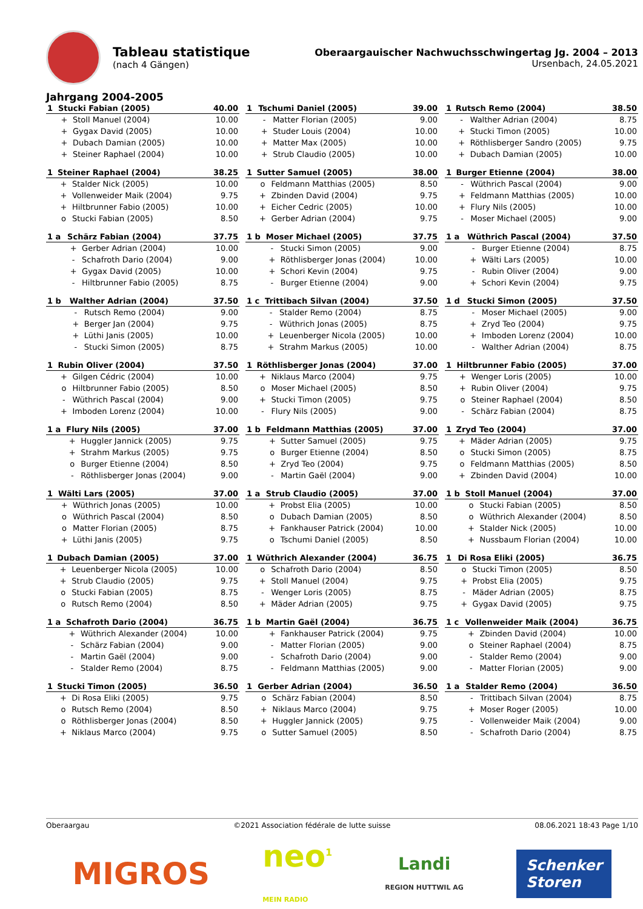Tableau statistique
(nach 4 Gängen)
Oberaargauischer Nachwuchsschwingertag Jg. 2004 – 2013
Ursenbach, 24.05.2021
Jahrgang 2004-2005
| 1 | Stucki Fabian (2005) | | 40.00 |
| --- | --- | --- | --- |
| | + | Stoll Manuel (2004) | 10.00 |
| | + | Gygax David (2005) | 10.00 |
| | + | Dubach Damian (2005) | 10.00 |
| | + | Steiner Raphael (2004) | 10.00 |
| 1 | Tschumi Daniel (2005) | | 39.00 |
| --- | --- | --- | --- |
| | - | Matter Florian (2005) | 9.00 |
| | + | Studer Louis (2004) | 10.00 |
| | + | Matter Max (2005) | 10.00 |
| | + | Strub Claudio (2005) | 10.00 |
| 1 | Rutsch Remo (2004) | | 38.50 |
| --- | --- | --- | --- |
| | - | Walther Adrian (2004) | 8.75 |
| | + | Stucki Timon (2005) | 10.00 |
| | + | Röthlisberger Sandro (2005) | 9.75 |
| | + | Dubach Damian (2005) | 10.00 |
| 1 | Steiner Raphael (2004) | | 38.25 |
| --- | --- | --- | --- |
| | + | Stalder Nick (2005) | 10.00 |
| | + | Vollenweider Maik (2004) | 9.75 |
| | + | Hiltbrunner Fabio (2005) | 10.00 |
| | o | Stucki Fabian (2005) | 8.50 |
| 1 | Sutter Samuel (2005) | | 38.00 |
| --- | --- | --- | --- |
| | o | Feldmann Matthias (2005) | 8.50 |
| | + | Zbinden David (2004) | 9.75 |
| | + | Eicher Cedric (2005) | 10.00 |
| | + | Gerber Adrian (2004) | 9.75 |
| 1 | Burger Etienne (2004) | | 38.00 |
| --- | --- | --- | --- |
| | - | Wüthrich Pascal (2004) | 9.00 |
| | + | Feldmann Matthias (2005) | 10.00 |
| | + | Flury Nils (2005) | 10.00 |
| | - | Moser Michael (2005) | 9.00 |
| 1 a | Schärz Fabian (2004) | | 37.75 |
| --- | --- | --- | --- |
| | + | Gerber Adrian (2004) | 10.00 |
| | - | Schafroth Dario (2004) | 9.00 |
| | + | Gygax David (2005) | 10.00 |
| | - | Hiltbrunner Fabio (2005) | 8.75 |
| 1 b | Moser Michael (2005) | | 37.75 |
| --- | --- | --- | --- |
| | - | Stucki Simon (2005) | 9.00 |
| | + | Röthlisberger Jonas (2004) | 10.00 |
| | + | Schori Kevin (2004) | 9.75 |
| | - | Burger Etienne (2004) | 9.00 |
| 1 a | Wüthrich Pascal (2004) | | 37.50 |
| --- | --- | --- | --- |
| | - | Burger Etienne (2004) | 8.75 |
| | + | Wälti Lars (2005) | 10.00 |
| | - | Rubin Oliver (2004) | 9.00 |
| | + | Schori Kevin (2004) | 9.75 |
| 1 b | Walther Adrian (2004) | | 37.50 |
| --- | --- | --- | --- |
| | - | Rutsch Remo (2004) | 9.00 |
| | + | Berger Jan (2004) | 9.75 |
| | + | Lüthi Janis (2005) | 10.00 |
| | - | Stucki Simon (2005) | 8.75 |
| 1 c | Trittibach Silvan (2004) | | 37.50 |
| --- | --- | --- | --- |
| | - | Stalder Remo (2004) | 8.75 |
| | - | Wüthrich Jonas (2005) | 8.75 |
| | + | Leuenberger Nicola (2005) | 10.00 |
| | + | Strahm Markus (2005) | 10.00 |
| 1 d | Stucki Simon (2005) | | 37.50 |
| --- | --- | --- | --- |
| | - | Moser Michael (2005) | 9.00 |
| | + | Zryd Teo (2004) | 9.75 |
| | + | Imboden Lorenz (2004) | 10.00 |
| | - | Walther Adrian (2004) | 8.75 |
| 1 | Rubin Oliver (2004) | | 37.50 |
| --- | --- | --- | --- |
| | + | Gilgen Cédric (2004) | 10.00 |
| | o | Hiltbrunner Fabio (2005) | 8.50 |
| | - | Wüthrich Pascal (2004) | 9.00 |
| | + | Imboden Lorenz (2004) | 10.00 |
| 1 | Röthlisberger Jonas (2004) | | 37.00 |
| --- | --- | --- | --- |
| | + | Niklaus Marco (2004) | 9.75 |
| | o | Moser Michael (2005) | 8.50 |
| | + | Stucki Timon (2005) | 9.75 |
| | - | Flury Nils (2005) | 9.00 |
| 1 | Hiltbrunner Fabio (2005) | | 37.00 |
| --- | --- | --- | --- |
| | + | Wenger Loris (2005) | 10.00 |
| | + | Rubin Oliver (2004) | 9.75 |
| | o | Steiner Raphael (2004) | 8.50 |
| | - | Schärz Fabian (2004) | 8.75 |
| 1 a | Flury Nils (2005) | | 37.00 |
| --- | --- | --- | --- |
| | + | Huggler Jannick (2005) | 9.75 |
| | + | Strahm Markus (2005) | 9.75 |
| | o | Burger Etienne (2004) | 8.50 |
| | - | Röthlisberger Jonas (2004) | 9.00 |
| 1 b | Feldmann Matthias (2005) | | 37.00 |
| --- | --- | --- | --- |
| | + | Sutter Samuel (2005) | 9.75 |
| | o | Burger Etienne (2004) | 8.50 |
| | + | Zryd Teo (2004) | 9.75 |
| | - | Martin Gaël (2004) | 9.00 |
| 1 | Zryd Teo (2004) | | 37.00 |
| --- | --- | --- | --- |
| | + | Mäder Adrian (2005) | 9.75 |
| | o | Stucki Simon (2005) | 8.75 |
| | o | Feldmann Matthias (2005) | 8.50 |
| | + | Zbinden David (2004) | 10.00 |
| 1 | Wälti Lars (2005) | | 37.00 |
| --- | --- | --- | --- |
| | + | Wüthrich Jonas (2005) | 10.00 |
| | o | Wüthrich Pascal (2004) | 8.50 |
| | o | Matter Florian (2005) | 8.75 |
| | + | Lüthi Janis (2005) | 9.75 |
| 1 a | Strub Claudio (2005) | | 37.00 |
| --- | --- | --- | --- |
| | + | Probst Elia (2005) | 10.00 |
| | o | Dubach Damian (2005) | 8.50 |
| | + | Fankhauser Patrick (2004) | 10.00 |
| | o | Tschumi Daniel (2005) | 8.50 |
| 1 b | Stoll Manuel (2004) | | 37.00 |
| --- | --- | --- | --- |
| | o | Stucki Fabian (2005) | 8.50 |
| | o | Wüthrich Alexander (2004) | 8.50 |
| | + | Stalder Nick (2005) | 10.00 |
| | + | Nussbaum Florian (2004) | 10.00 |
| 1 | Dubach Damian (2005) | | 37.00 |
| --- | --- | --- | --- |
| | + | Leuenberger Nicola (2005) | 10.00 |
| | + | Strub Claudio (2005) | 9.75 |
| | o | Stucki Fabian (2005) | 8.75 |
| | o | Rutsch Remo (2004) | 8.50 |
| 1 | Wüthrich Alexander (2004) | | 36.75 |
| --- | --- | --- | --- |
| | o | Schafroth Dario (2004) | 8.50 |
| | + | Stoll Manuel (2004) | 9.75 |
| | - | Wenger Loris (2005) | 8.75 |
| | + | Mäder Adrian (2005) | 9.75 |
| 1 | Di Rosa Eliki (2005) | | 36.75 |
| --- | --- | --- | --- |
| | o | Stucki Timon (2005) | 8.50 |
| | + | Probst Elia (2005) | 9.75 |
| | - | Mäder Adrian (2005) | 8.75 |
| | + | Gygax David (2005) | 9.75 |
| 1 a | Schafroth Dario (2004) | | 36.75 |
| --- | --- | --- | --- |
| | + | Wüthrich Alexander (2004) | 10.00 |
| | - | Schärz Fabian (2004) | 9.00 |
| | - | Martin Gaël (2004) | 9.00 |
| | - | Stalder Remo (2004) | 8.75 |
| 1 b | Martin Gaël (2004) | | 36.75 |
| --- | --- | --- | --- |
| | + | Fankhauser Patrick (2004) | 9.75 |
| | - | Matter Florian (2005) | 9.00 |
| | - | Schafroth Dario (2004) | 9.00 |
| | - | Feldmann Matthias (2005) | 9.00 |
| 1 c | Vollenweider Maik (2004) | | 36.75 |
| --- | --- | --- | --- |
| | + | Zbinden David (2004) | 10.00 |
| | o | Steiner Raphael (2004) | 8.75 |
| | - | Stalder Remo (2004) | 9.00 |
| | - | Matter Florian (2005) | 9.00 |
| 1 | Stucki Timon (2005) | | 36.50 |
| --- | --- | --- | --- |
| | + | Di Rosa Eliki (2005) | 9.75 |
| | o | Rutsch Remo (2004) | 8.50 |
| | o | Röthlisberger Jonas (2004) | 8.50 |
| | + | Niklaus Marco (2004) | 9.75 |
| 1 | Gerber Adrian (2004) | | 36.50 |
| --- | --- | --- | --- |
| | o | Schärz Fabian (2004) | 8.50 |
| | + | Niklaus Marco (2004) | 9.75 |
| | + | Huggler Jannick (2005) | 9.75 |
| | o | Sutter Samuel (2005) | 8.50 |
| 1 a | Stalder Remo (2004) | | 36.50 |
| --- | --- | --- | --- |
| | - | Trittibach Silvan (2004) | 8.75 |
| | + | Moser Roger (2005) | 10.00 |
| | - | Vollenweider Maik (2004) | 9.00 |
| | - | Schafroth Dario (2004) | 8.75 |
Oberaargau ©2021 Association fédérale de lutte suisse 08.06.2021 18:43 Page 1/10
MIGROS neo<sup>1</sup>
MEIN RADIO Landi
REGION HUTTWIL AG Schenker
Storen